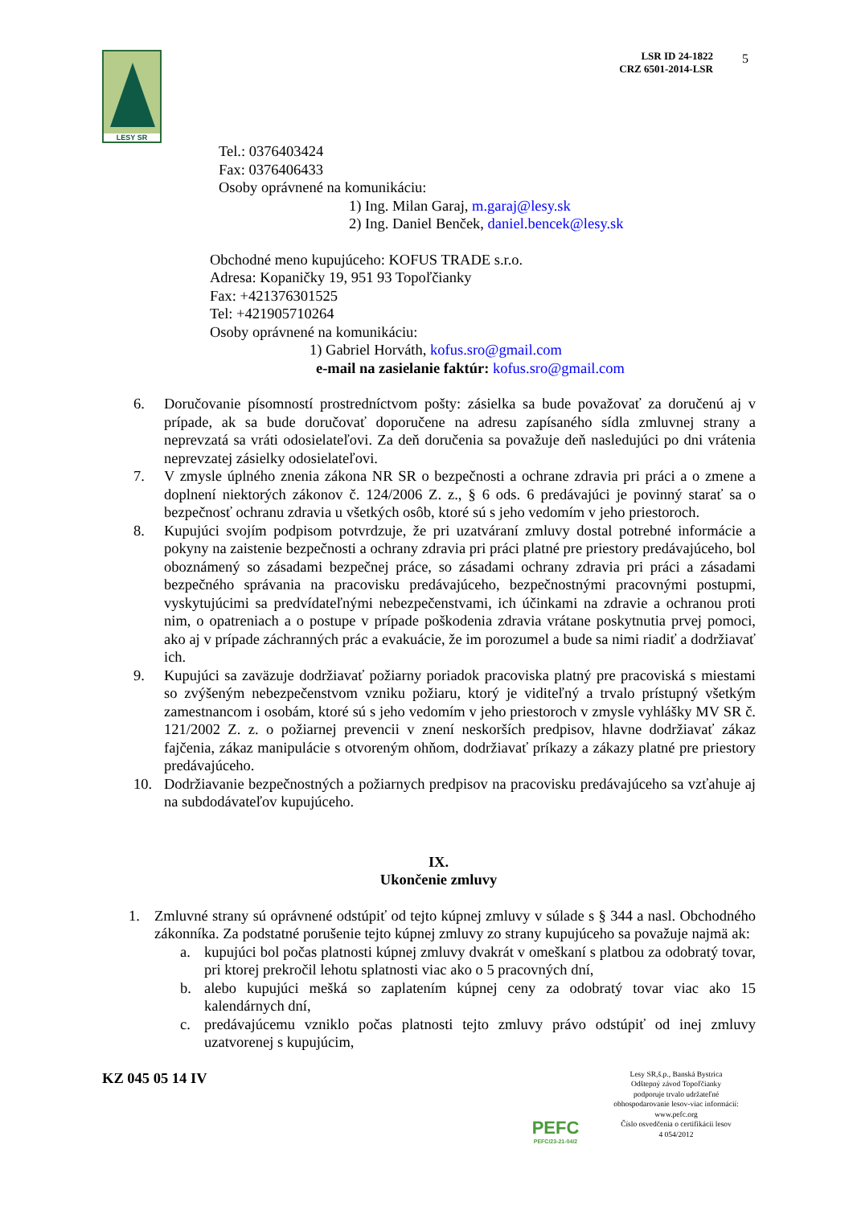LESY SR
LSR ID 24-1822
CRZ 6501-2014-LSR
5
Tel.: 0376403424
Fax: 0376406433
Osoby oprávnené na komunikáciu:
1) Ing. Milan Garaj, m.garaj@lesy.sk
2) Ing. Daniel Benček, daniel.bencek@lesy.sk
Obchodné meno kupujúceho: KOFUS TRADE s.r.o.
Adresa: Kopaničky 19, 951 93 Topoľčianky
Fax: +421376301525
Tel: +421905710264
Osoby oprávnené na komunikáciu:
1) Gabriel Horváth, kofus.sro@gmail.com
e-mail na zasielanie faktúr: kofus.sro@gmail.com
6. Doručovanie písomností prostredníctvom pošty: zásielka sa bude považovať za doručenú aj v prípade, ak sa bude doručovať doporučene na adresu zapísaného sídla zmluvnej strany a neprevzatá sa vráti odosielateľovi. Za deň doručenia sa považuje deň nasledujúci po dni vrátenia neprevzatej zásielky odosielateľovi.
7. V zmysle úplného znenia zákona NR SR o bezpečnosti a ochrane zdravia pri práci a o zmene a doplnení niektorých zákonov č. 124/2006 Z. z., § 6 ods. 6 predávajúci je povinný starať sa o bezpečnosť ochranu zdravia u všetkých osôb, ktoré sú s jeho vedomím v jeho priestoroch.
8. Kupujúci svojím podpisom potvrdzuje, že pri uzatváraní zmluvy dostal potrebné informácie a pokyny na zaistenie bezpečnosti a ochrany zdravia pri práci platné pre priestory predávajúceho, bol oboznámený so zásadami bezpečnej práce, so zásadami ochrany zdravia pri práci a zásadami bezpečného správania na pracovisku predávajúceho, bezpečnostnými pracovnými postupmi, vyskytujúcimi sa predvídateľnými nebezpečenstvami, ich účinkami na zdravie a ochranou proti nim, o opatreniach a o postupe v prípade poškodenia zdravia vrátane poskytnutia prvej pomoci, ako aj v prípade záchranných prác a evakuácie, že im porozumel a bude sa nimi riadiť a dodržiavať ich.
9. Kupujúci sa zaväzuje dodržiavať požiarny poriadok pracoviska platný pre pracoviská s miestami so zvýšeným nebezpečenstvom vzniku požiaru, ktorý je viditeľný a trvalo prístupný všetkým zamestnancom i osobám, ktoré sú s jeho vedomím v jeho priestoroch v zmysle vyhlášky MV SR č. 121/2002 Z. z. o požiarnej prevencii v znení neskorších predpisov, hlavne dodržiavať zákaz fajčenia, zákaz manipulácie s otvoreným ohňom, dodržiavať príkazy a zákazy platné pre priestory predávajúceho.
10. Dodržiavanie bezpečnostných a požiarnych predpisov na pracovisku predávajúceho sa vzťahuje aj na subdodávateľov kupujúceho.
IX.
Ukončenie zmluvy
1. Zmluvné strany sú oprávnené odstúpiť od tejto kúpnej zmluvy v súlade s § 344 a nasl. Obchodného zákonníka. Za podstatné porušenie tejto kúpnej zmluvy zo strany kupujúceho sa považuje najmä ak:
a. kupujúci bol počas platnosti kúpnej zmluvy dvakrát v omeškaní s platbou za odobratý tovar, pri ktorej prekročil lehotu splatnosti viac ako o 5 pracovných dní,
b. alebo kupujúci mešká so zaplatením kúpnej ceny za odobratý tovar viac ako 15 kalendárnych dní,
c. predávajúcemu vzniklo počas platnosti tejto zmluvy právo odstúpiť od inej zmluvy uzatvorenej s kupujúcim,
KZ 045 05 14 IV
PEFC
PEFC/23-21-04/2
Lesy SR,š.p., Banská Bystrica
Odštepný závod Topoľčianky
podporuje trvalo udržateľné
obhospodarovanie lesov-viac informácií:
www.pefc.org
Číslo osvedčenia o certifikácii lesov
4 054/2012